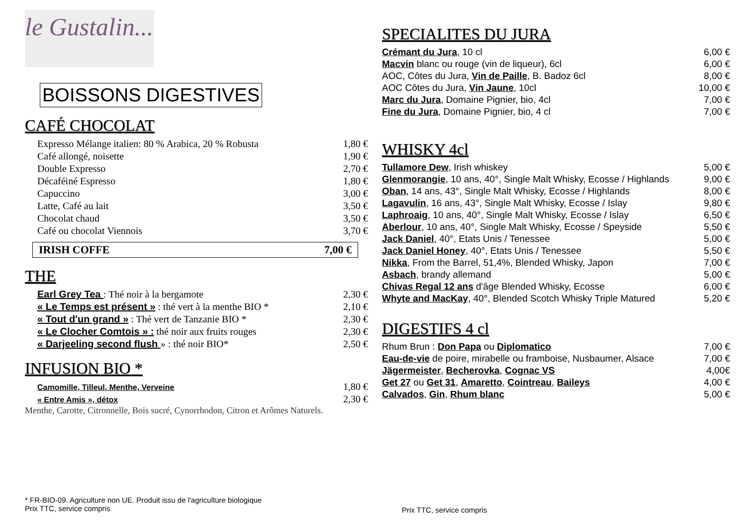le Gustalin...
BOISSONS DIGESTIVES
CAFÉ CHOCOLAT
| Expresso Mélange italien: 80 % Arabica, 20 % Robusta | 1,80 € |
| Café allongé, noisette | 1,90 € |
| Double Expresso | 2,70 € |
| Décaféiné Espresso | 1,80 € |
| Capuccino | 3,00 € |
| Latte, Café au lait | 3,50 € |
| Chocolat chaud | 3,50 € |
| Café ou chocolat Viennois | 3,70 € |
| IRISH COFFE | 7,00 € |
THE
| Earl Grey Tea : Thé noir à la bergamote | 2,30 € |
| « Le Temps est présent » : thé vert à la menthe BIO * | 2,10 € |
| « Tout d'un grand » : Thé vert de Tanzanie BIO * | 2,30 € |
| « Le Clocher Comtois » : thé noir aux fruits rouges | 2,30 € |
| « Darjeeling second flush » : thé noir BIO* | 2,50 € |
INFUSION BIO *
| Camomille, Tilleul, Menthe, Verveine | 1,80 € |
| « Entre Amis », détox | 2,30 € |
Menthe, Carotte, Citronnelle, Bois sucré, Cynorrhodon, Citron et Arômes Naturels.
SPECIALITES DU JURA
| Crémant du Jura , 10 cl | 6,00 € |
| Macvin blanc ou rouge (vin de liqueur), 6cl | 6,00 € |
| AOC, Côtes du Jura, Vin de Paille , B. Badoz 6cl | 8,00 € |
| AOC Côtes du Jura, Vin Jaune , 10cl | 10,00 € |
| Marc du Jura , Domaine Pignier, bio, 4cl | 7,00 € |
| Fine du Jura , Domaine Pignier, bio, 4 cl | 7,00 € |
WHISKY 4cl
| Tullamore Dew , Irish whiskey | 5,00 € |
| Glenmorangie , 10 ans, 40°, Single Malt Whisky, Ecosse / Highlands | 9,00 € |
| Oban , 14 ans, 43°, Single Malt Whisky, Ecosse / Highlands | 8,00 € |
| Lagavulin , 16 ans, 43°, Single Malt Whisky, Ecosse / Islay | 9,80 € |
| Laphroaig , 10 ans, 40°, Single Malt Whisky, Ecosse / Islay | 6,50 € |
| Aberlour , 10 ans, 40°, Single Malt Whisky, Ecosse / Speyside | 5,50 € |
| Jack Daniel , 40°, Etats Unis / Tenessee | 5,00 € |
| Jack Daniel Honey , 40°, Etats Unis / Tenessee | 5,50 € |
| Nikka , From the Barrel, 51,4%, Blended Whisky, Japon | 7,00 € |
| Asbach , brandy allemand | 5,00 € |
| Chivas Regal 12 ans d'âge Blended Whisky, Ecosse | 6,00 € |
| Whyte and MacKay , 40°, Blended Scotch Whisky Triple Matured | 5,20 € |
DIGESTIFS 4 cl
| Rhum Brun : Don Papa ou Diplomatico | 7,00 € |
| Eau-de-vie de poire, mirabelle ou framboise, Nusbaumer, Alsace | 7,00 € |
| Jägermeister , Becherovka , Cognac VS | 4,00€ |
| Get 27 ou Get 31 , Amaretto , Cointreau , Baileys | 4,00 € |
| Calvados , Gin , Rhum blanc | 5,00 € |
* FR-BIO-09. Agriculture non UE. Produit issu de l'agriculture biologique
Prix TTC, service compris
Prix TTC, service compris